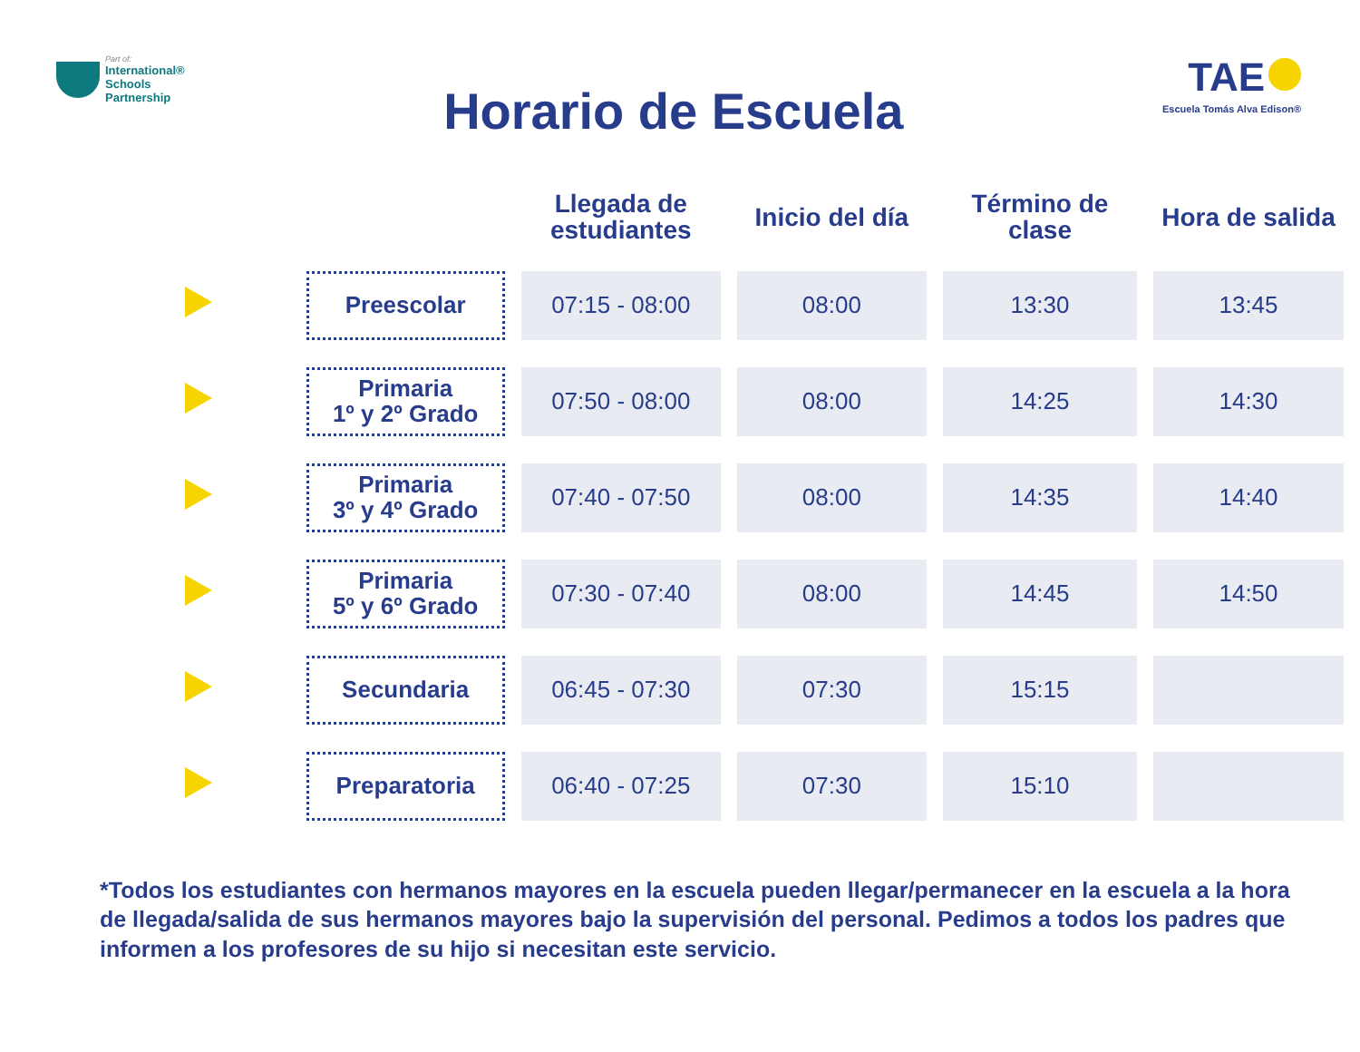Part of:
International®
Schools
Partnership
Horario de Escuela
TAE
Escuela Tomás Alva Edison®
| | | Llegada de estudiantes | Inicio del día | Término de clase | Hora de salida |
| --- | --- | --- | --- | --- | --- |
| | Preescolar | 07:15 - 08:00 | 08:00 | 13:30 | 13:45 |
| | Primaria 1º y 2º Grado | 07:50 - 08:00 | 08:00 | 14:25 | 14:30 |
| | Primaria 3º y 4º Grado | 07:40 - 07:50 | 08:00 | 14:35 | 14:40 |
| | Primaria 5º y 6º Grado | 07:30 - 07:40 | 08:00 | 14:45 | 14:50 |
| | Secundaria | 06:45 - 07:30 | 07:30 | 15:15 | |
| | Preparatoria | 06:40 - 07:25 | 07:30 | 15:10 | |
*Todos los estudiantes con hermanos mayores en la escuela pueden llegar/permanecer en la escuela a la hora de llegada/salida de sus hermanos mayores bajo la supervisión del personal. Pedimos a todos los padres que informen a los profesores de su hijo si necesitan este servicio.